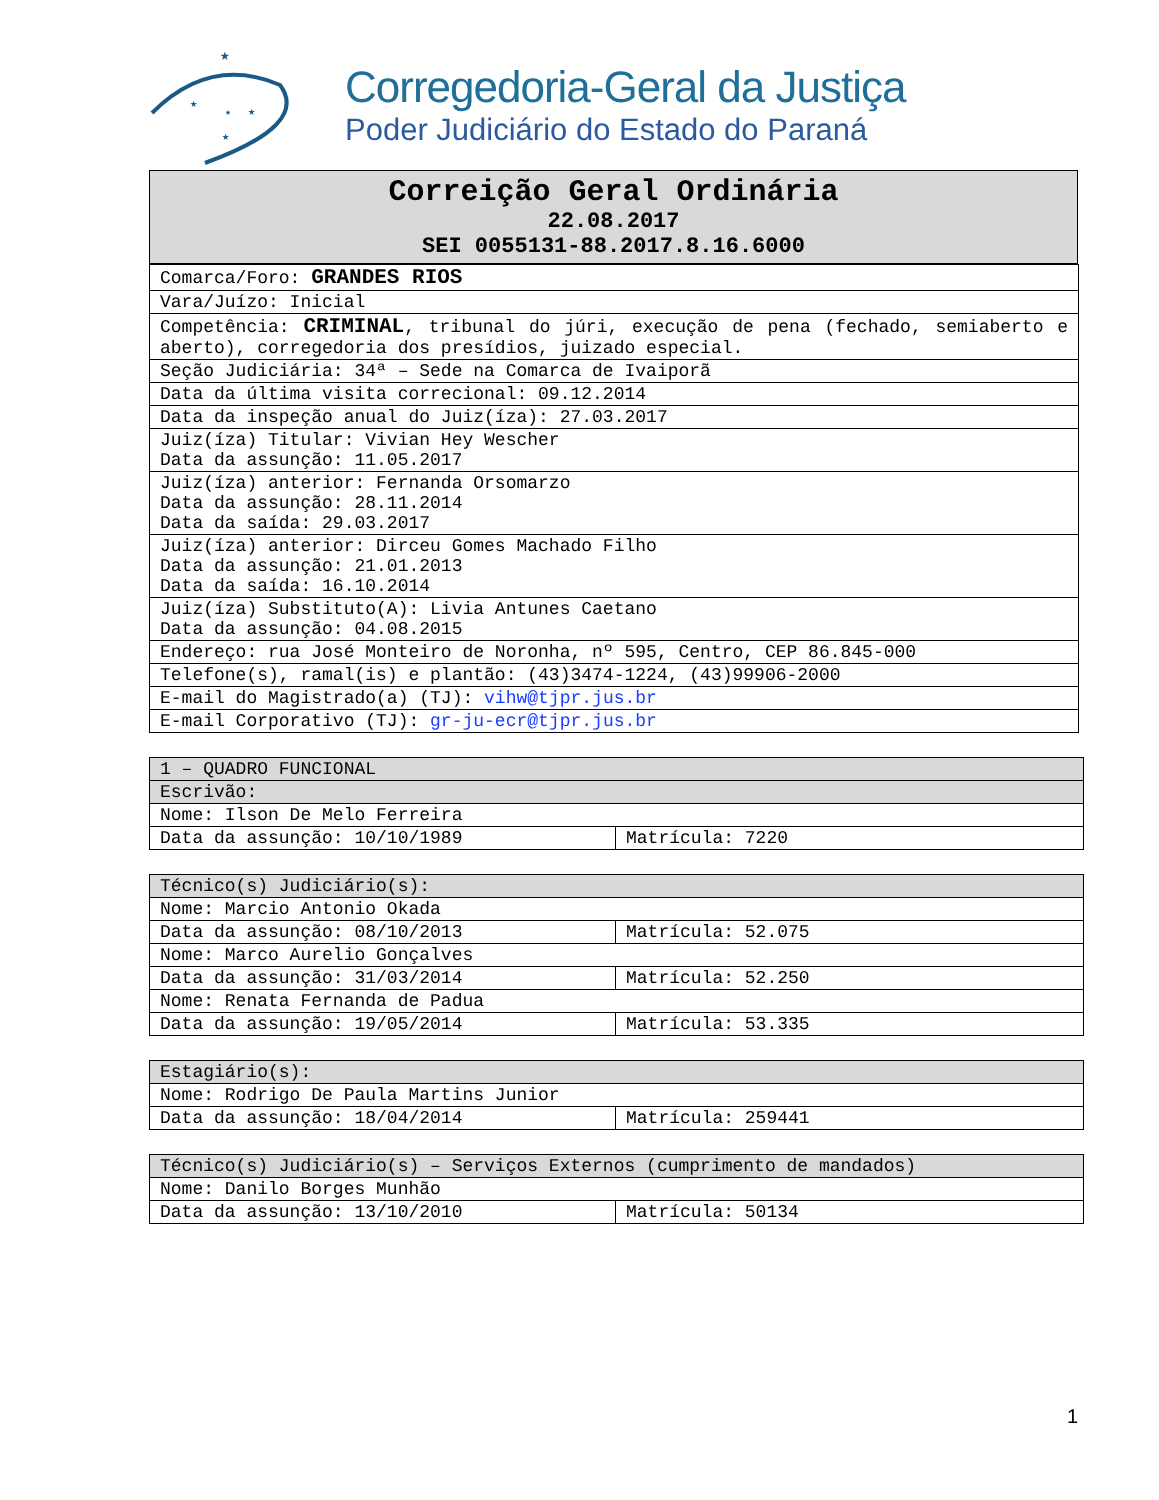★
★
★
★
★
Corregedoria-Geral da Justiça
Poder Judiciário do Estado do Paraná
Correição Geral Ordinária
22.08.2017
SEI 0055131-88.2017.8.16.6000
| Comarca/Foro: GRANDES RIOS |
| Vara/Juízo: Inicial |
| Competência: CRIMINAL , tribunal do júri, execução de pena (fechado, semiaberto e aberto), corregedoria dos presídios, juizado especial. |
| Seção Judiciária: 34ª – Sede na Comarca de Ivaiporã |
| Data da última visita correcional: 09.12.2014 |
| Data da inspeção anual do Juiz(íza): 27.03.2017 |
| Juiz(íza) Titular: Vivian Hey Wescher Data da assunção: 11.05.2017 |
| Juiz(íza) anterior: Fernanda Orsomarzo Data da assunção: 28.11.2014 Data da saída: 29.03.2017 |
| Juiz(íza) anterior: Dirceu Gomes Machado Filho Data da assunção: 21.01.2013 Data da saída: 16.10.2014 |
| Juiz(íza) Substituto(A): Livia Antunes Caetano Data da assunção: 04.08.2015 |
| Endereço: rua José Monteiro de Noronha, nº 595, Centro, CEP 86.845-000 |
| Telefone(s), ramal(is) e plantão: (43)3474-1224, (43)99906-2000 |
| E-mail do Magistrado(a) (TJ): vihw@tjpr.jus.br |
| E-mail Corporativo (TJ): gr-ju-ecr@tjpr.jus.br |
| 1 – QUADRO FUNCIONAL | |
| --- | --- |
| Escrivão: | |
| Nome: Ilson De Melo Ferreira | |
| Data da assunção: 10/10/1989 | Matrícula: 7220 |
| Técnico(s) Judiciário(s): | |
| --- | --- |
| Nome: Marcio Antonio Okada | |
| Data da assunção: 08/10/2013 | Matrícula: 52.075 |
| Nome: Marco Aurelio Gonçalves | |
| Data da assunção: 31/03/2014 | Matrícula: 52.250 |
| Nome: Renata Fernanda de Padua | |
| Data da assunção: 19/05/2014 | Matrícula: 53.335 |
| Estagiário(s): | |
| --- | --- |
| Nome: Rodrigo De Paula Martins Junior | |
| Data da assunção: 18/04/2014 | Matrícula: 259441 |
| Técnico(s) Judiciário(s) – Serviços Externos (cumprimento de mandados) | |
| --- | --- |
| Nome: Danilo Borges Munhão | |
| Data da assunção: 13/10/2010 | Matrícula: 50134 |
1